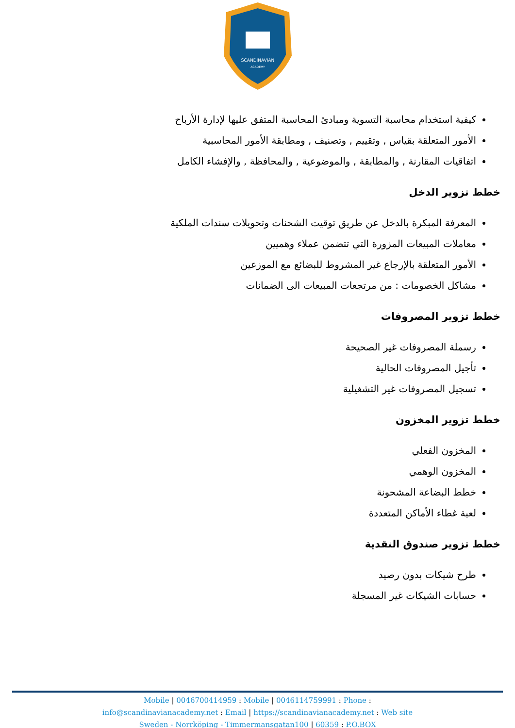SCANDINAVIAN
ACADEMY
كيفية استخدام محاسبة التسوية ومبادئ المحاسبة المتفق عليها لإدارة الأرباح
الأمور المتعلقة بقياس , وتقييم , وتصنيف , ومطابقة الأمور المحاسبية
اتفاقيات المقارنة , والمطابقة , والموضوعية , والمحافظة , والإفشاء الكامل
خطط تزوير الدخل
المعرفة المبكرة بالدخل عن طريق توقيت الشحنات وتحويلات سندات الملكية
معاملات المبيعات المزورة التي تتضمن عملاء وهميين
الأمور المتعلقة بالإرجاع غير المشروط للبضائع مع الموزعين
مشاكل الخصومات : من مرتجعات المبيعات الى الضمانات
خطط تزوير المصروفات
رسملة المصروفات غير الصحيحة
تأجيل المصروفات الحالية
تسجيل المصروفات غير التشغيلية
خطط تزوير المخزون
المخزون الفعلي
المخزون الوهمي
خطط البضاعة المشحونة
لعبة غطاء الأماكن المتعددة
خطط تزوير صندوق النقدية
طرح شيكات بدون رصيد
حسابات الشيكات غير المسجلة
Mobile | 0046700414959 : Mobile | 0046114759991 : Phone :
info@scandinavianacademy.net : Email | https://scandinavianacademy.net : Web site
Sweden - Norrköping - Timmermansgatan100 | 60359 : P.O.BOX